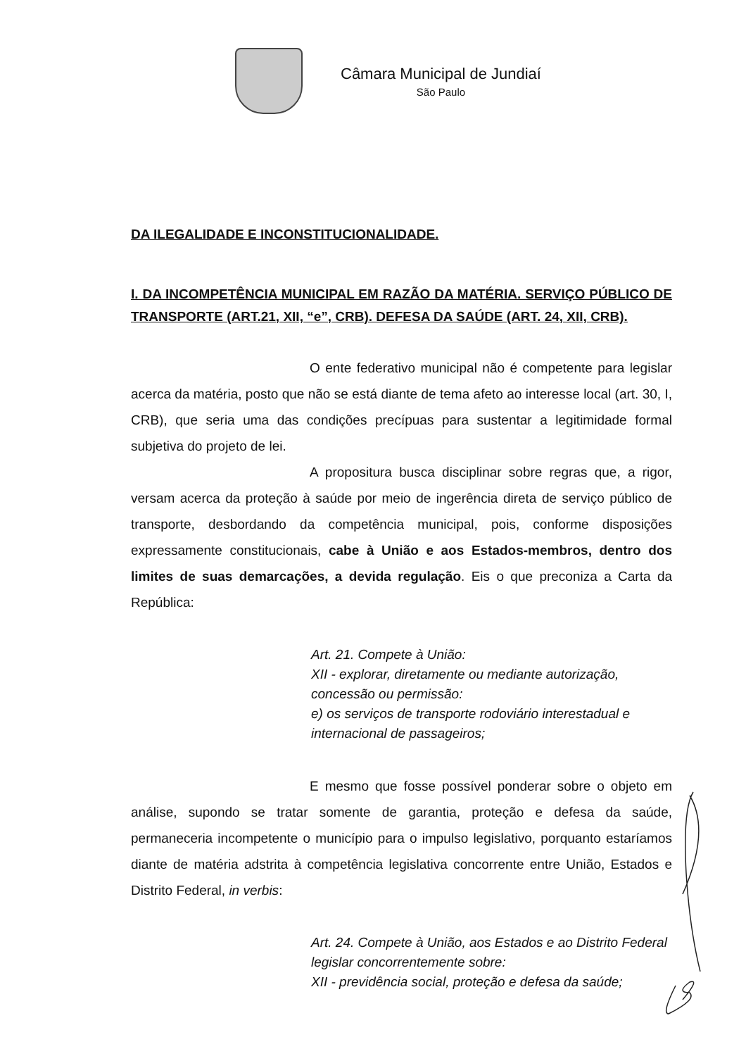Câmara Municipal de Jundiaí
São Paulo
DA ILEGALIDADE E INCONSTITUCIONALIDADE.
I. DA INCOMPETÊNCIA MUNICIPAL EM RAZÃO DA MATÉRIA. SERVIÇO PÚBLICO DE TRANSPORTE (ART.21, XII, “e”, CRB). DEFESA DA SAÚDE (ART. 24, XII, CRB).
O ente federativo municipal não é competente para legislar acerca da matéria, posto que não se está diante de tema afeto ao interesse local (art. 30, I, CRB), que seria uma das condições precípuas para sustentar a legitimidade formal subjetiva do projeto de lei.
A propositura busca disciplinar sobre regras que, a rigor, versam acerca da proteção à saúde por meio de ingerência direta de serviço público de transporte, desbordando da competência municipal, pois, conforme disposições expressamente constitucionais, cabe à União e aos Estados-membros, dentro dos limites de suas demarcações, a devida regulação. Eis o que preconiza a Carta da República:
Art. 21. Compete à União:
XII - explorar, diretamente ou mediante autorização, concessão ou permissão:
e) os serviços de transporte rodoviário interestadual e internacional de passageiros;
E mesmo que fosse possível ponderar sobre o objeto em análise, supondo se tratar somente de garantia, proteção e defesa da saúde, permaneceria incompetente o município para o impulso legislativo, porquanto estaríamos diante de matéria adstrita à competência legislativa concorrente entre União, Estados e Distrito Federal, in verbis:
Art. 24. Compete à União, aos Estados e ao Distrito Federal legislar concorrentemente sobre:
XII - previdência social, proteção e defesa da saúde;